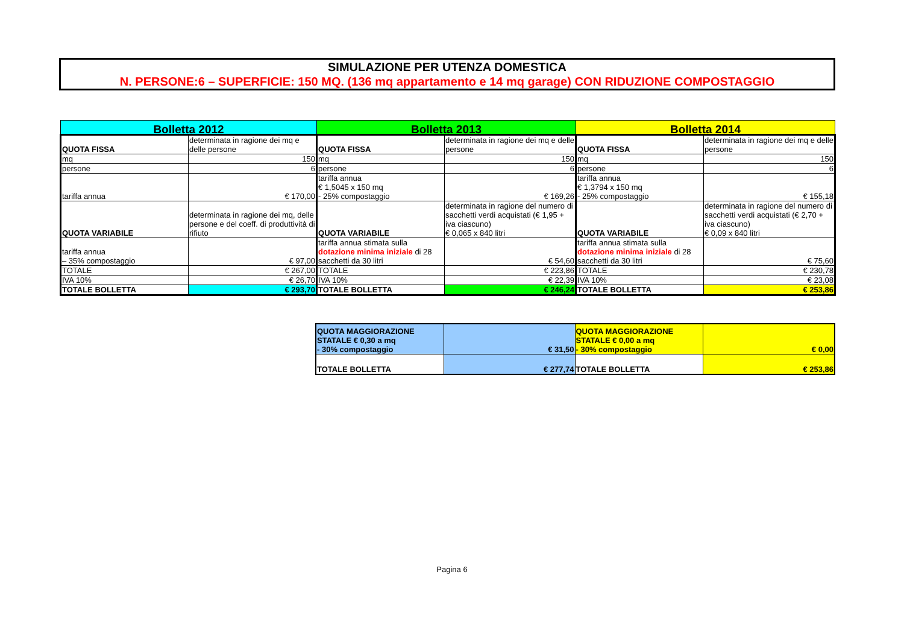SIMULAZIONE PER UTENZA DOMESTICA
N. PERSONE:6 – SUPERFICIE: 150 MQ. (136 mq appartamento e 14 mq garage) CON RIDUZIONE COMPOSTAGGIO
| Bolletta 2012 | | Bolletta 2013 | | Bolletta 2014 | |
| QUOTA FISSA | determinata in ragione dei mq e delle persone | QUOTA FISSA | determinata in ragione dei mq e delle persone | QUOTA FISSA | determinata in ragione dei mq e delle persone |
| mq | 150 | mq | 150 | mq | 150 |
| persone | 6 | persone | 6 | persone | 6 |
| tariffa annua | € 170,00 | tariffa annua € 1,5045 x 150 mq - 25% compostaggio | € 169,26 | tariffa annua € 1,3794 x 150 mq - 25% compostaggio | € 155,18 |
| QUOTA VARIABILE | determinata in ragione dei mq, delle persone e del coeff. di produttività di rifiuto | QUOTA VARIABILE | determinata in ragione del numero di sacchetti verdi acquistati (€ 1,95 + iva ciascuno) € 0,065 x 840 litri | QUOTA VARIABILE | determinata in ragione del numero di sacchetti verdi acquistati (€ 2,70 + iva ciascuno) € 0,09 x 840 litri |
| tariffa annua – 35% compostaggio | € 97,00 | tariffa annua stimata sulla dotazione minima iniziale di 28 sacchetti da 30 litri | € 54,60 | tariffa annua stimata sulla dotazione minima iniziale di 28 sacchetti da 30 litri | € 75,60 |
| TOTALE | € 267,00 | TOTALE | € 223,86 | TOTALE | € 230,78 |
| IVA 10% | € 26,70 | IVA 10% | € 22,39 | IVA 10% | € 23,08 |
| TOTALE BOLLETTA | € 293,70 | TOTALE BOLLETTA | € 246,24 | TOTALE BOLLETTA | € 253,86 |
| QUOTA MAGGIORAZIONE STATALE € 0,30 a mq - 30% compostaggio | € 31,50 | QUOTA MAGGIORAZIONE STATALE € 0,00 a mq - 30% compostaggio | € 0,00 |
| TOTALE BOLLETTA | € 277,74 | TOTALE BOLLETTA | € 253,86 |
Pagina 6